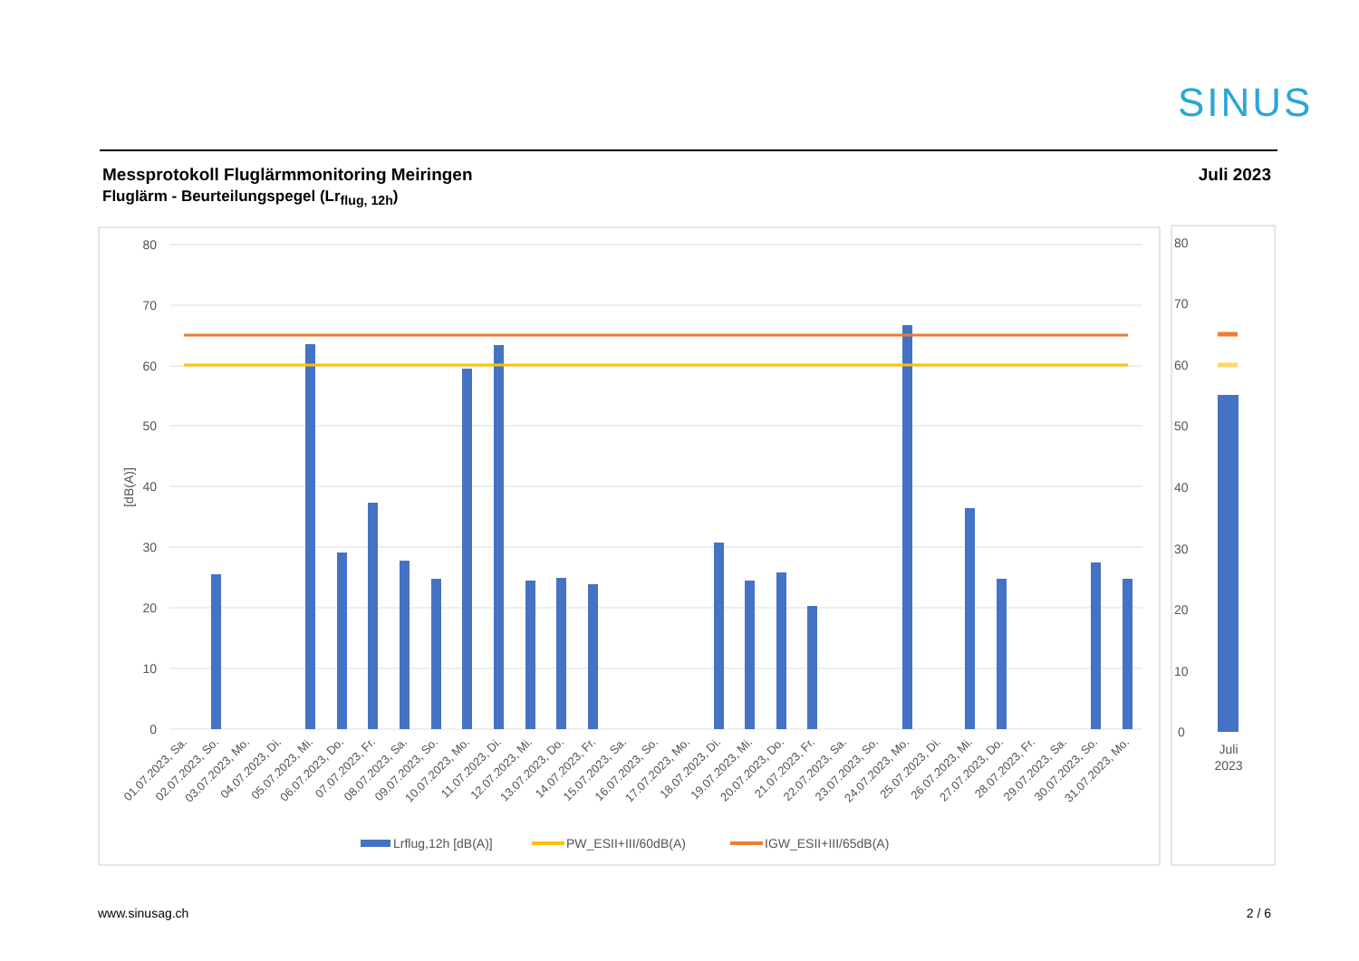SINUS
Messprotokoll Fluglärmmonitoring Meiringen
Fluglärm - Beurteilungspegel (Lr<sub>flug, 12h</sub>)
Juli 2023
80
70
60
50
40
30
20
10
0
[dB(A)]
80
70
60
50
40
30
20
10
0
Juli
2023
01.07.2023, Sa.
02.07.2023, So.
03.07.2023, Mo.
04.07.2023, Di.
05.07.2023, Mi.
06.07.2023, Do.
07.07.2023, Fr.
08.07.2023, Sa.
09.07.2023, So.
10.07.2023, Mo.
11.07.2023, Di.
12.07.2023, Mi.
13.07.2023, Do.
14.07.2023, Fr.
15.07.2023, Sa.
16.07.2023, So.
17.07.2023, Mo.
18.07.2023, Di.
19.07.2023, Mi.
20.07.2023, Do.
21.07.2023, Fr.
22.07.2023, Sa.
23.07.2023, So.
24.07.2023, Mo.
25.07.2023, Di.
26.07.2023, Mi.
27.07.2023, Do.
28.07.2023, Fr.
29.07.2023, Sa.
30.07.2023, So.
31.07.2023, Mo.
Lrflug,12h [dB(A)]
PW_ESII+III/60dB(A)
IGW_ESII+III/65dB(A)
www.sinusag.ch 2 / 6